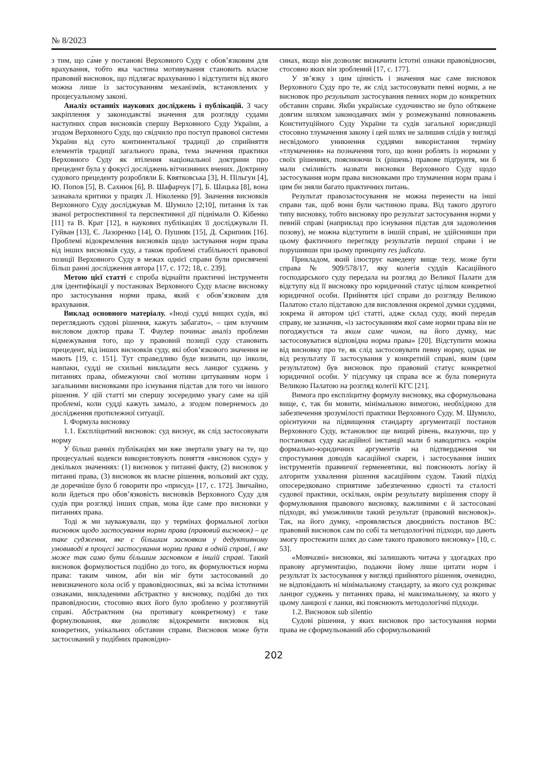№ 8/2023
з тим, що са́ме у постанові Верховного Суду є обов’язковим для врахування, тобто яка частина мотивування становить власне правовий висновок, що підлягає врахуванню і відступити від якого можна лише із застосуванням механізмів, встановлених у процесуальному законі.
Аналіз останніх наукових досліджень і публікацій. З часу закріплення у законодавстві значення для розгляду судами наступних справ висновків спершу Верховного Суду України, а згодом Верховного Суду, що свідчило про поступ правової системи України від суто континентальної традиції до сприйняття елементів традиції загального права, тема значення практики Верховного Суду як втілення національної доктрини про прецедент була у фокусі досліджень вітчизняних вчених. Доктрину судового прецеденту розробляли Б. Квятковська [3], Н. Пільгун [4], Ю. Попов [5], В. Сахнюк [6], В. Шафарчук [7], Б. Шацька [8], вона зазнавала критики у працях Л. Ніколенко [9]. Значення висновків Верховного Суду досліджував М. Шумило [2;10], питання їх так званої ретроспективної та перспективної дії піднімали О. Кібенко [11] та В. Крат [12], в наукових публікаціях її досліджували П. Гуйван [13], Є. Лазоренко [14], О. Пушняк [15], Д. Скрипник [16]. Проблемі відокремлення висновків щодо застування норм права від інших висновків суду, а також проблемі стабільності правової позиції Верховного Суду в межах однієї справи були присвячені більш ранні дослідження автора [17, с. 172; 18, с. 239].
Метою цієї статті є спроба віднайти практичні інструменти для ідентифікації у постановах Верховного Суду власне висновку про застосування норми права, який є обов’язковим для врахування.
Виклад основного матеріалу. «Іноді судді вищих судів, які переглядають судові рішення, кажуть забагато», – цим влучним висловом доктор права Т. Фаулер починає аналіз проблеми відмежування того, що у правовий позиції суду становить прецедент, від інших висновків суду, які обов’язкового значення не мають [19, с. 151]. Тут справедливо буде визнати, що інколи, навпаки, судді не схильні викладати весь ланцюг суджень у питаннях права, обмежуючи свої мотиви цитуванням норм і загальними висновками про існування підстав для того чи іншого рішення. У цій статті ми спершу зосередимо увагу саме на цій проблемі, коли судді кажуть замало, а згодом повернемось до дослідження протилежної ситуації.
I. Формула висновку
1.1. Експліцитний висновок: суд виснує, як слід застосовувати норму
У більш ранніх публікаціях ми вже звертали увагу на те, що процесуальні кодекси використовують поняття «висновок суду» у декількох значеннях: (1) висновок у питанні факту, (2) висновок у питанні права, (3) висновок як власне рішення, вольовий акт суду, де доречніше було б говорити про «присуд» [17, с. 172]. Звичайно, коли йдеться про обов’язковість висновків Верховного Суду для судів при розгляді інших справ, мова йде саме про висновки у питаннях права.
Тоді ж ми зауважували, що у термінах формальної логіки висновок щодо застосування норми права (правовий висновок) – це таке судження, яке є більшим засновком у дедуктивному умовиводі в процесі застосування норми права в одній справі, і яке може так само бути більшим засновком в іншій справі. Такий висновок формулюється подібно до того, як формулюється норма права: таким чином, аби він міг бути застосований до невизначеного кола осіб у правовідносинах, які за всіма істотними ознаками, викладеними абстрактно у висновку, подібні до тих правовідносин, стосовно яких його було зроблено у розглянутій справі. Абстрактним (на противагу конкретному) є таке формулювання, яке дозволяє відокремити висновок від конкретних, унікальних обставин справи. Висновок може бути застосований у подібних правовідно-
синах, якщо він дозволяє визначити істотні ознаки правовідносин, стосовно яких він зроблений [17, с. 177].
У зв’язку з цим цінність і значення має саме висновок Верховного Суду про те, як слід застосовувати певні норми, а не висновок про результат застосування певних норм до конкретних обставин справи. Якби українське судочинство не було обтяжене довгим шляхом законодавчих змін у розмежуванні повноважень Конституційного Суду України та судів загальної юрисдикції стосовно тлумачення закону і цей шлях не залишив слідів у вигляді несвідомого уникнення суддями використання терміну «тлумачення» на позначення того, що вони роблять із нормами у своїх рішеннях, пояснюючи їх (рішень) правове підґрунтя, ми б мали сміливість назвати висновки Верховного Суду щодо застосування норм права висновками про тлумачення норм права і цим би зняли багато практичних питань.
Результат правозастосування не можна перенести на інші справи так, щоб вони були частиною права. Від такого другого типу висновку, тобто висновку про результат застосування норми у певній справі (наприклад про існування підстав для задоволення позову), не можна відступити в іншій справі, не здійснивши при цьому фактичного перегляду результатів першої справи і не порушивши при цьому принципу res judicata.
Прикладом, який ілюструє наведену вище тезу, може бути справа № 909/578/17, яку колегія суддів Касаційного господарського суду передала на розгляд до Великої Палати для відступу від її висновку про юридичний статус цілком конкретної юридичної особи. Прийняття цієї справи до розгляду Великою Палатою стало підставою для висловлення окремої думки суддями, зокрема й автором цієї статті, адже склад суду, який передав справу, не зазначив, «із застосуванням якої саме норми права він не погоджується та яким саме чином, на його думку, має застосовуватися відповідна норма права» [20]. Відступити можна від висновку про те, як слід застосовувати певну норму, однак не від результату її застосування у конкретній справі, яким (цим результатом) був висновок про правовий статус конкретної юридичної особи. У підсумку ця справа все ж була повернута Великою Палатою на розгляд колегії КГС [21].
Вимога про експліцитну формулу висновку, яка сформульована вище, є, так би мовити, мінімальною вимогою, необхідною для забезпечення зрозумілості практики Верховного Суду. М. Шумило, орієнтуючи на підвищення стандарту аргументації постанов Верховного Суду, встановлює ще вищий рівень, вказуючи, що у постановах суду касаційної інстанції мали б наводитись «окрім формально-юридичних аргументів на підтвердження чи спростування доводів касаційної скарги, і застосування інших інструментів правничої герменевтики, які пояснюють логіку й алгоритм ухвалення рішення касаційним судом. Такий підхід опосередковано сприятиме забезпеченню єдності та сталості судової практики, оскільки, окрім результату вирішення спору й формулювання правового висновку, важливими є й застосовані підходи, які уможливили такий результат (правовий висновок)». Так, на його думку, «проявляється двоєдиність постанов ВС: правовий висновок сам по собі та методологічні підходи, що дають змогу простежити шлях до саме такого правового висновку» [10, с. 53].
«Мовчазні» висновки, які залишають читача у здогадках про правову аргументацію, подаючи йому лише цитати норм і результат їх застосування у вигляді прийнятого рішення, очевидно, не відповідають ні мінімальному стандарту, за якого суд розкриває ланцюг суджень у питаннях права, ні максимальному, за якого у цьому ланцюзі є ланки, які пояснюють методологічні підходи.
1.2. Висновок sub silentio
Судові рішення, у яких висновок про застосування норми права не сформульований або сформульований
202